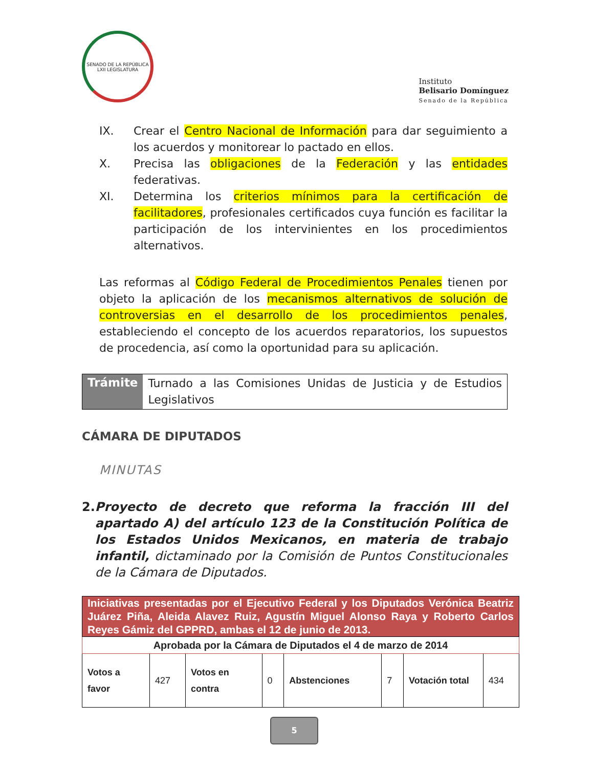SENADO DE LA REPÚBLICA LXII LEGISLATURA
Instituto
Belisario Domínguez
Senado de la República
IX. Crear el Centro Nacional de Información para dar seguimiento a los acuerdos y monitorear lo pactado en ellos.
X. Precisa las obligaciones de la Federación y las entidades federativas.
XI. Determina los criterios mínimos para la certificación de facilitadores, profesionales certificados cuya función es facilitar la participación de los intervinientes en los procedimientos alternativos.
Las reformas al Código Federal de Procedimientos Penales tienen por objeto la aplicación de los mecanismos alternativos de solución de controversias en el desarrollo de los procedimientos penales, estableciendo el concepto de los acuerdos reparatorios, los supuestos de procedencia, así como la oportunidad para su aplicación.
| Trámite | Turnado a las Comisiones Unidas de Justicia y de Estudios Legislativos |
CÁMARA DE DIPUTADOS
MINUTAS
2. Proyecto de decreto que reforma la fracción III del apartado A) del artículo 123 de la Constitución Política de los Estados Unidos Mexicanos, en materia de trabajo infantil, dictaminado por la Comisión de Puntos Constitucionales de la Cámara de Diputados.
| Iniciativas presentadas por el Ejecutivo Federal y los Diputados Verónica Beatriz Juárez Piña, Aleida Alavez Ruiz, Agustín Miguel Alonso Raya y Roberto Carlos Reyes Gámiz del GPPRD, ambas el 12 de junio de 2013. | | | | | | | |
| Aprobada por la Cámara de Diputados el 4 de marzo de 2014 | | | | | | | |
| Votos a favor | 427 | Votos en contra | 0 | Abstenciones | 7 | Votación total | 434 |
5